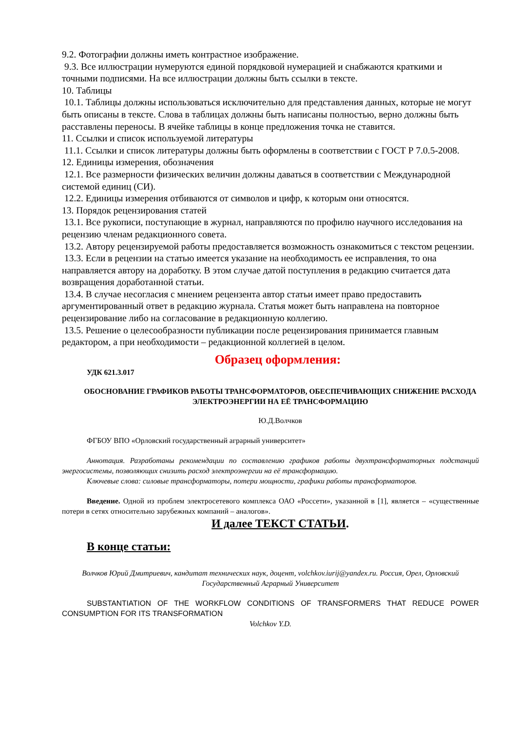9.2. Фотографии должны иметь контрастное изображение.
9.3. Все иллюстрации нумеруются единой порядковой нумерацией и снабжаются краткими и точными подписями. На все иллюстрации должны быть ссылки в тексте.
10. Таблицы
10.1. Таблицы должны использоваться исключительно для представления данных, которые не могут быть описаны в тексте. Слова в таблицах должны быть написаны полностью, верно должны быть расставлены переносы. В ячейке таблицы в конце предложения точка не ставится.
11. Ссылки и список используемой литературы
11.1. Ссылки и список литературы должны быть оформлены в соответствии с ГОСТ Р 7.0.5-2008.
12. Единицы измерения, обозначения
12.1. Все размерности физических величин должны даваться в соответствии с Международной системой единиц (СИ).
12.2. Единицы измерения отбиваются от символов и цифр, к которым они относятся.
13. Порядок рецензирования статей
13.1. Все рукописи, поступающие в журнал, направляются по профилю научного исследования на рецензию членам редакционного совета.
13.2. Автору рецензируемой работы предоставляется возможность ознакомиться с текстом рецензии.
13.3. Если в рецензии на статью имеется указание на необходимость ее исправления, то она направляется автору на доработку. В этом случае датой поступления в редакцию считается дата возвращения доработанной статьи.
13.4. В случае несогласия с мнением рецензента автор статьи имеет право предоставить аргументированный ответ в редакцию журнала. Статья может быть направлена на повторное рецензирование либо на согласование в редакционную коллегию.
13.5. Решение о целесообразности публикации после рецензирования принимается главным редактором, а при необходимости – редакционной коллегией в целом.
Образец оформления:
УДК 621.3.017
ОБОСНОВАНИЕ ГРАФИКОВ РАБОТЫ ТРАНСФОРМАТОРОВ, ОБЕСПЕЧИВАЮЩИХ СНИЖЕНИЕ РАСХОДА ЭЛЕКТРОЭНЕРГИИ НА ЕЁ ТРАНСФОРМАЦИЮ
Ю.Д.Волчков
ФГБОУ ВПО «Орловский государственный аграрный университет»
Аннотация. Разработаны рекомендации по составлению графиков работы двухтрансформаторных подстанций энергосистемы, позволяющих снизить расход электроэнергии на её трансформацию.
Ключевые слова: силовые трансформаторы, потери мощности, графики работы трансформаторов.
Введение. Одной из проблем электросетевого комплекса ОАО «Россети», указанной в [1], является – «существенные потери в сетях относительно зарубежных компаний – аналогов».
И далее ТЕКСТ СТАТЬИ.
В конце статьи:
Волчков Юрий Дмитриевич, кандитат технических наук, доцент, volchkov.iurij@yandex.ru. Россия, Орел, Орловский Государственный Аграрный Университет
SUBSTANTIATION OF THE WORKFLOW CONDITIONS OF TRANSFORMERS THAT REDUCE POWER CONSUMPTION FOR ITS TRANSFORMATION
Volchkov Y.D.